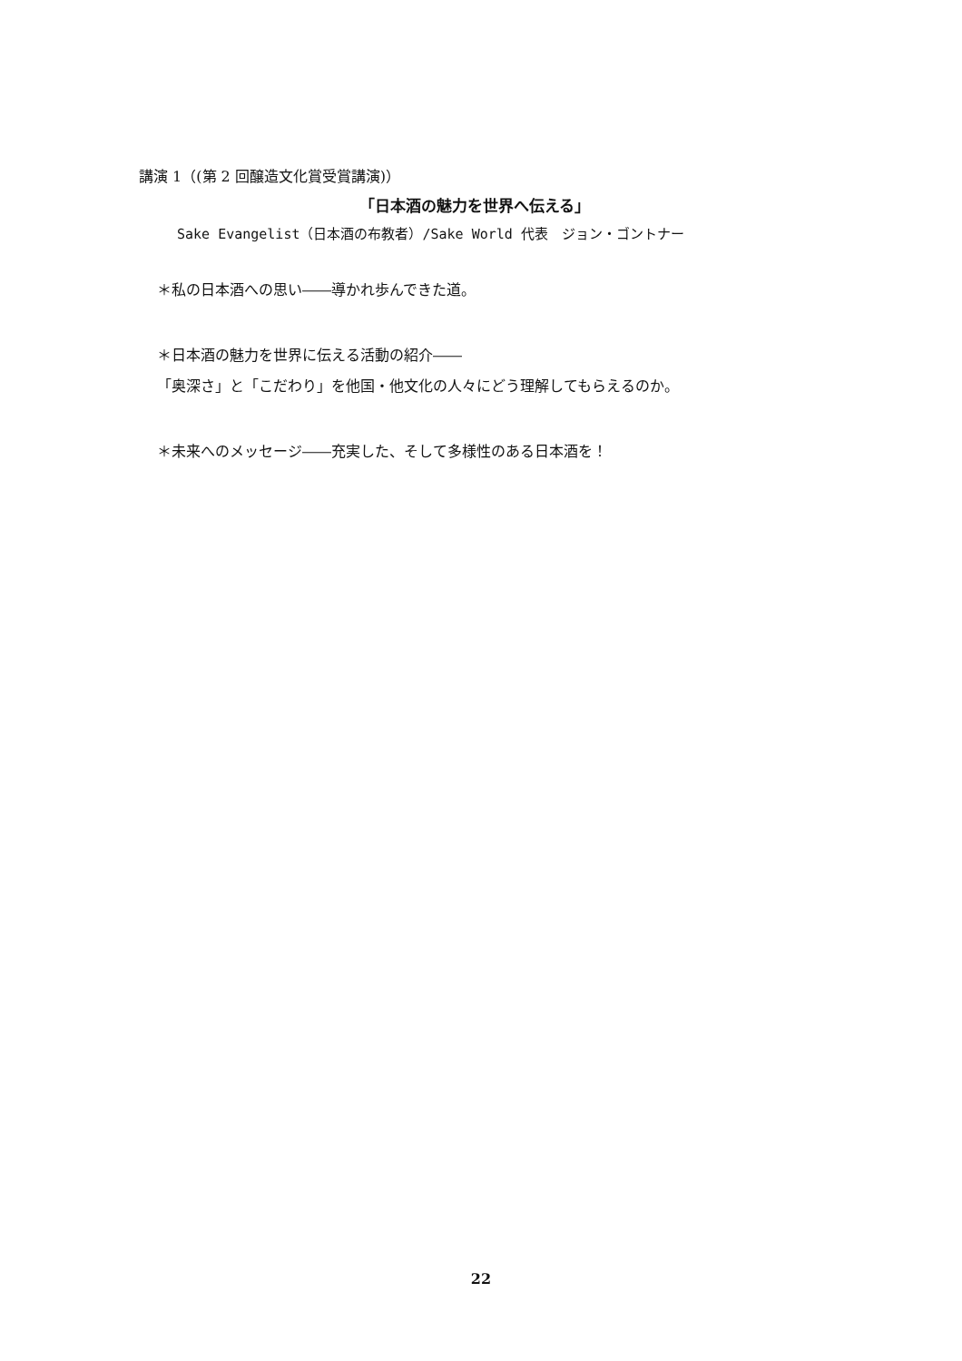講演 1（(第 2 回醸造文化賞受賞講演)）
「日本酒の魅力を世界へ伝える」
Sake Evangelist（日本酒の布教者）/Sake World 代表　ジョン・ゴントナー
＊私の日本酒への思い――導かれ歩んできた道。
＊日本酒の魅力を世界に伝える活動の紹介――
「奥深さ」と「こだわり」を他国・他文化の人々にどう理解してもらえるのか。
＊未来へのメッセージ――充実した、そして多様性のある日本酒を！
22